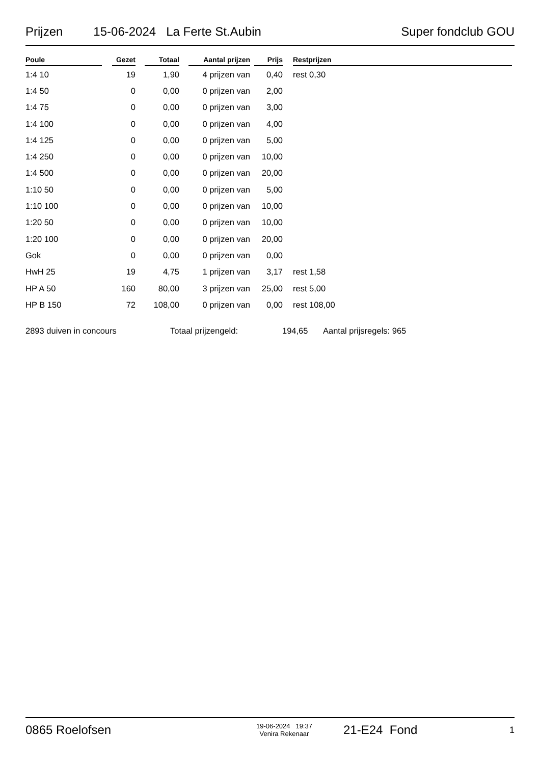Prijzen 15-06-2024 La Ferte St.Aubin Super fondclub GOU
| Poule | | Gezet | | Totaal | | Aantal prijzen | | Prijs | | Restprijzen |
| --- | --- | --- | --- | --- | --- | --- | --- | --- | --- | --- |
| 1:4 10 | | 19 | | 1,90 | | 4 prijzen van | | 0,40 | | rest 0,30 |
| 1:4 50 | | 0 | | 0,00 | | 0 prijzen van | | 2,00 | | |
| 1:4 75 | | 0 | | 0,00 | | 0 prijzen van | | 3,00 | | |
| 1:4 100 | | 0 | | 0,00 | | 0 prijzen van | | 4,00 | | |
| 1:4 125 | | 0 | | 0,00 | | 0 prijzen van | | 5,00 | | |
| 1:4 250 | | 0 | | 0,00 | | 0 prijzen van | | 10,00 | | |
| 1:4 500 | | 0 | | 0,00 | | 0 prijzen van | | 20,00 | | |
| 1:10 50 | | 0 | | 0,00 | | 0 prijzen van | | 5,00 | | |
| 1:10 100 | | 0 | | 0,00 | | 0 prijzen van | | 10,00 | | |
| 1:20 50 | | 0 | | 0,00 | | 0 prijzen van | | 10,00 | | |
| 1:20 100 | | 0 | | 0,00 | | 0 prijzen van | | 20,00 | | |
| Gok | | 0 | | 0,00 | | 0 prijzen van | | 0,00 | | |
| HwH 25 | | 19 | | 4,75 | | 1 prijzen van | | 3,17 | | rest 1,58 |
| HP A 50 | | 160 | | 80,00 | | 3 prijzen van | | 25,00 | | rest 5,00 |
| HP B 150 | | 72 | | 108,00 | | 0 prijzen van | | 0,00 | | rest 108,00 |
2893 duiven in concours Totaal prijzengeld: 194,65 Aantal prijsregels: 965
0865 Roelofsen 19-06-2024 19:37
Venira Rekenaar 21-E24 Fond 1